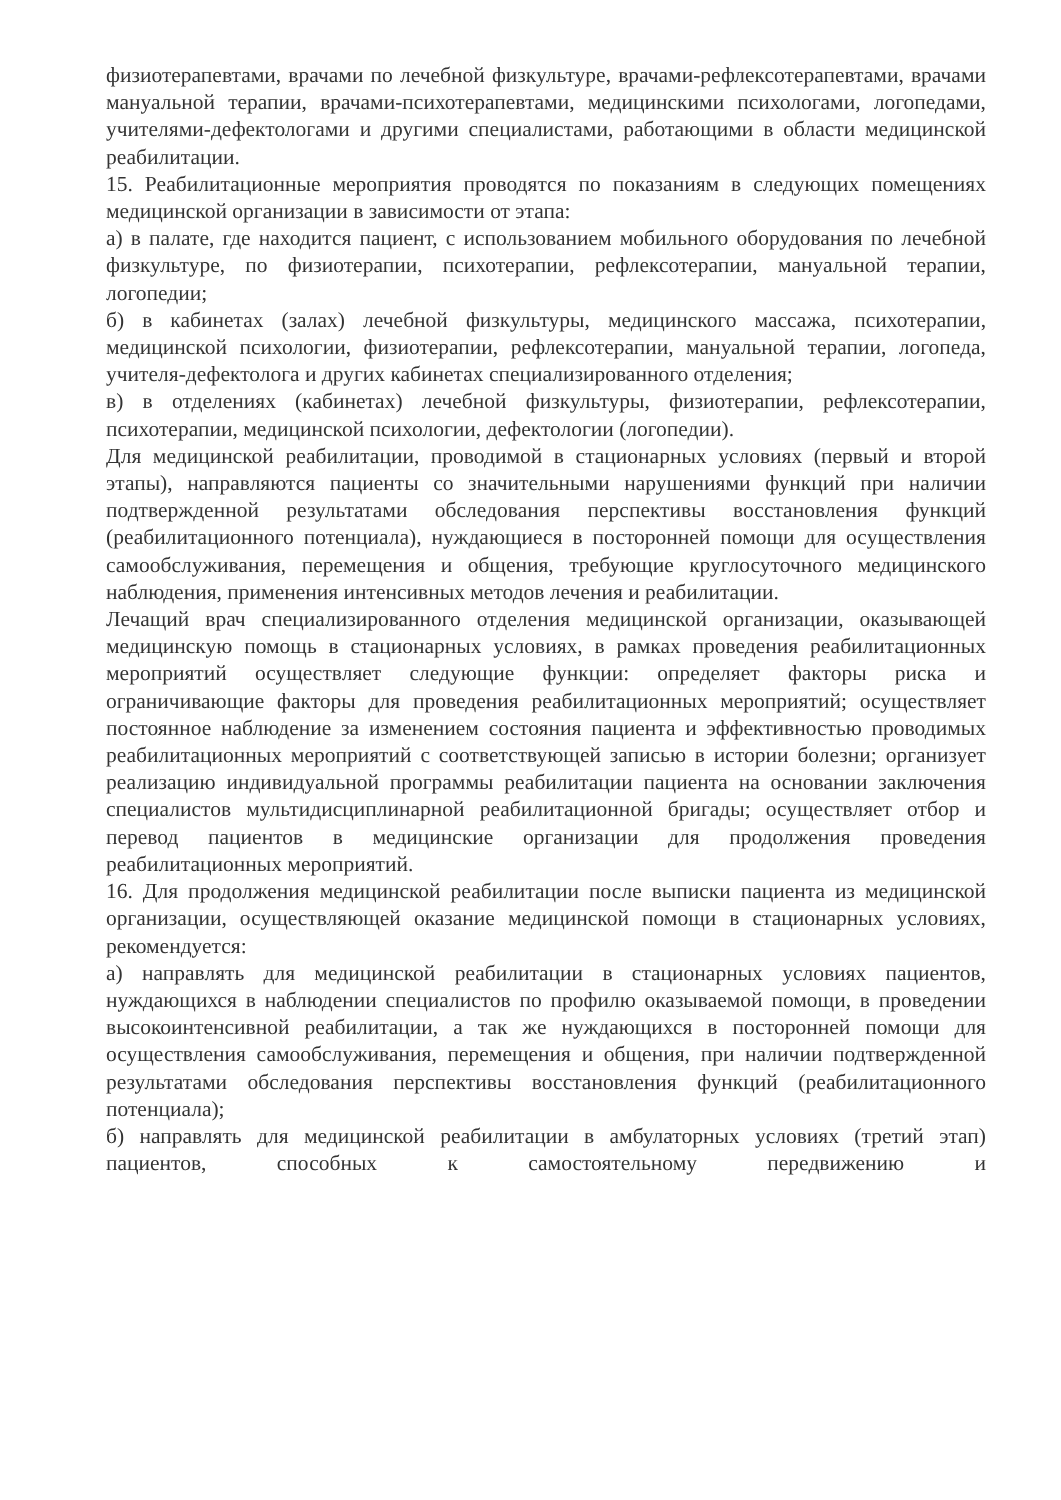физиотерапевтами, врачами по лечебной физкультуре, врачами-рефлексотерапевтами, врачами мануальной терапии, врачами-психотерапевтами, медицинскими психологами, логопедами, учителями-дефектологами и другими специалистами, работающими в области медицинской реабилитации.
15. Реабилитационные мероприятия проводятся по показаниям в следующих помещениях медицинской организации в зависимости от этапа:
а) в палате, где находится пациент, с использованием мобильного оборудования по лечебной физкультуре, по физиотерапии, психотерапии, рефлексотерапии, мануальной терапии, логопедии;
б) в кабинетах (залах) лечебной физкультуры, медицинского массажа, психотерапии, медицинской психологии, физиотерапии, рефлексотерапии, мануальной терапии, логопеда, учителя-дефектолога и других кабинетах специализированного отделения;
в) в отделениях (кабинетах) лечебной физкультуры, физиотерапии, рефлексотерапии, психотерапии, медицинской психологии, дефектологии (логопедии).
Для медицинской реабилитации, проводимой в стационарных условиях (первый и второй этапы), направляются пациенты со значительными нарушениями функций при наличии подтвержденной результатами обследования перспективы восстановления функций (реабилитационного потенциала), нуждающиеся в посторонней помощи для осуществления самообслуживания, перемещения и общения, требующие круглосуточного медицинского наблюдения, применения интенсивных методов лечения и реабилитации.
Лечащий врач специализированного отделения медицинской организации, оказывающей медицинскую помощь в стационарных условиях, в рамках проведения реабилитационных мероприятий осуществляет следующие функции: определяет факторы риска и ограничивающие факторы для проведения реабилитационных мероприятий; осуществляет постоянное наблюдение за изменением состояния пациента и эффективностью проводимых реабилитационных мероприятий с соответствующей записью в истории болезни; организует реализацию индивидуальной программы реабилитации пациента на основании заключения специалистов мультидисциплинарной реабилитационной бригады; осуществляет отбор и перевод пациентов в медицинские организации для продолжения проведения реабилитационных мероприятий.
16. Для продолжения медицинской реабилитации после выписки пациента из медицинской организации, осуществляющей оказание медицинской помощи в стационарных условиях, рекомендуется:
а) направлять для медицинской реабилитации в стационарных условиях пациентов, нуждающихся в наблюдении специалистов по профилю оказываемой помощи, в проведении высокоинтенсивной реабилитации, а так же нуждающихся в посторонней помощи для осуществления самообслуживания, перемещения и общения, при наличии подтвержденной результатами обследования перспективы восстановления функций (реабилитационного потенциала);
б) направлять для медицинской реабилитации в амбулаторных условиях (третий этап) пациентов, способных к самостоятельному передвижению и